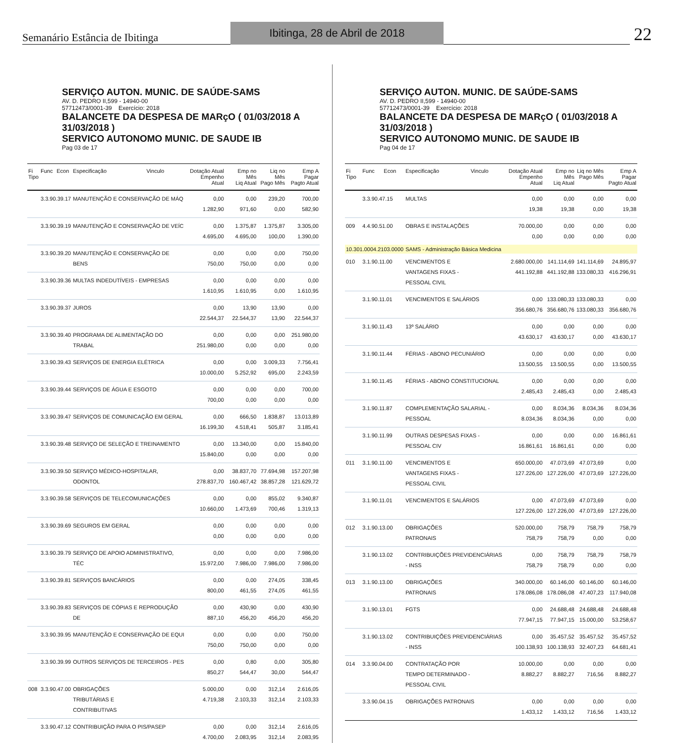Semanário Estância de Ibitinga
Ibitinga, 28 de Abril de 2018
22
SERVIÇO AUTON. MUNIC. DE SAÚDE-SAMS
AV. D. PEDRO II,599 - 14940-00
57712473/0001-39 Exercício: 2018
BALANCETE DA DESPESA DE MARçO ( 01/03/2018 A 31/03/2018 )
SERVICO AUTONOMO MUNIC. DE SAUDE IB
Pag 03 de 17
| Fi Tipo | Func | Econ | Especificação | Vinculo | Dotação Atual Empenho Atual | Emp no Mês Liq Atual | Liq no Mês Pago Mês | Emp A Pagar Pagto Atual |
| --- | --- | --- | --- | --- | --- | --- | --- | --- |
| | 3.3.90.39.17 | | MANUTENÇÃO E CONSERVAÇÃO DE MÁQ | | 0,00 1.282,90 | 0,00 971,60 | 239,20 0,00 | 700,00 582,90 |
| | 3.3.90.39.19 | | MANUTENÇÃO E CONSERVAÇÃO DE VEÍC | | 0,00 4.695,00 | 1.375,87 4.695,00 | 1.375,87 100,00 | 3.305,00 1.390,00 |
| | 3.3.90.39.20 | | MANUTENÇÃO E CONSERVAÇÃO DE BENS | | 0,00 750,00 | 0,00 750,00 | 0,00 0,00 | 750,00 0,00 |
| | 3.3.90.39.36 | | MULTAS INDEDUTÍVEIS - EMPRESAS | | 0,00 1.610,95 | 0,00 1.610,95 | 0,00 0,00 | 0,00 1.610,95 |
| | 3.3.90.39.37 | | JUROS | | 0,00 22.544,37 | 13,90 22.544,37 | 13,90 13,90 | 0,00 22.544,37 |
| | 3.3.90.39.40 | | PROGRAMA DE ALIMENTAÇÃO DO TRABAL | | 0,00 251.980,00 | 0,00 0,00 | 0,00 0,00 | 251.980,00 0,00 |
| | 3.3.90.39.43 | | SERVIÇOS DE ENERGIA ELÉTRICA | | 0,00 10.000,00 | 0,00 5.252,92 | 3.009,33 695,00 | 7.756,41 2.243,59 |
| | 3.3.90.39.44 | | SERVIÇOS DE ÁGUA E ESGOTO | | 0,00 700,00 | 0,00 0,00 | 0,00 0,00 | 700,00 0,00 |
| | 3.3.90.39.47 | | SERVIÇOS DE COMUNICAÇÃO EM GERAL | | 0,00 16.199,30 | 666,50 4.518,41 | 1.838,87 505,87 | 13.013,89 3.185,41 |
| | 3.3.90.39.48 | | SERVIÇO DE SELEÇÃO E TREINAMENTO | | 0,00 15.840,00 | 13.340,00 0,00 | 0,00 0,00 | 15.840,00 0,00 |
| | 3.3.90.39.50 | | SERVIÇO MÉDICO-HOSPITALAR, ODONTOL | | 0,00 278.837,70 | 38.837,70 160.467,42 | 77.694,98 38.857,28 | 157.207,98 121.629,72 |
| | 3.3.90.39.58 | | SERVIÇOS DE TELECOMUNICAÇÕES | | 0,00 10.660,00 | 0,00 1.473,69 | 855,02 700,46 | 9.340,87 1.319,13 |
| | 3.3.90.39.69 | | SEGUROS EM GERAL | | 0,00 0,00 | 0,00 0,00 | 0,00 0,00 | 0,00 0,00 |
| | 3.3.90.39.79 | | SERVIÇO DE APOIO ADMINISTRATIVO, TÉC | | 0,00 15.972,00 | 0,00 7.986,00 | 0,00 7.986,00 | 7.986,00 7.986,00 |
| | 3.3.90.39.81 | | SERVIÇOS BANCÁRIOS | | 0,00 800,00 | 0,00 461,55 | 274,05 274,05 | 338,45 461,55 |
| | 3.3.90.39.83 | | SERVIÇOS DE CÓPIAS E REPRODUÇÃO DE | | 0,00 887,10 | 430,90 456,20 | 0,00 456,20 | 430,90 456,20 |
| | 3.3.90.39.95 | | MANUTENÇÃO E CONSERVAÇÃO DE EQUI | | 0,00 750,00 | 0,00 750,00 | 0,00 0,00 | 750,00 0,00 |
| | 3.3.90.39.99 | | OUTROS SERVIÇOS DE TERCEIROS - PES | | 0,00 850,27 | 0,80 544,47 | 0,00 30,00 | 305,80 544,47 |
| 008 | 3.3.90.47.00 | | OBRIGAÇÕES TRIBUTÁRIAS E CONTRIBUTIVAS | | 5.000,00 4.719,38 | 0,00 2.103,33 | 312,14 312,14 | 2.616,05 2.103,33 |
| | 3.3.90.47.12 | | CONTRIBUIÇÃO PARA O PIS/PASEP | | 0,00 4.700,00 | 0,00 2.083,95 | 312,14 312,14 | 2.616,05 2.083,95 |
SERVIÇO AUTON. MUNIC. DE SAÚDE-SAMS
AV. D. PEDRO II,599 - 14940-00
57712473/0001-39 Exercício: 2018
BALANCETE DA DESPESA DE MARçO ( 01/03/2018 A 31/03/2018 )
SERVICO AUTONOMO MUNIC. DE SAUDE IB
Pag 04 de 17
| Fi Tipo | Func | Econ | Especificação | Vinculo | Dotação Atual Empenho Atual | Emp no Mês Liq Atual | Liq no Mês Pago Mês | Emp A Pagar Pagto Atual |
| --- | --- | --- | --- | --- | --- | --- | --- | --- |
| | 3.3.90.47.15 | | MULTAS | | 0,00 19,38 | 0,00 19,38 | 0,00 0,00 | 0,00 19,38 |
| 009 | 4.4.90.51.00 | | OBRAS E INSTALAÇÕES | | 70.000,00 0,00 | 0,00 0,00 | 0,00 0,00 | 0,00 0,00 |
| 10.301.0004.2103.0000 | | | SAMS - Administração Básica Medicina | | | | | |
| 010 | 3.1.90.11.00 | | VENCIMENTOS E VANTAGENS FIXAS - PESSOAL CIVIL | | 2.680.000,00 441.192,88 | 141.114,69 441.192,88 | 141.114,69 133.080,33 | 24.895,97 416.296,91 |
| | 3.1.90.11.01 | | VENCIMENTOS E SALÁRIOS | | 0,00 356.680,76 | 133.080,33 356.680,76 | 133.080,33 133.080,33 | 0,00 356.680,76 |
| | 3.1.90.11.43 | | 13º SALÁRIO | | 0,00 43.630,17 | 0,00 43.630,17 | 0,00 0,00 | 0,00 43.630,17 |
| | 3.1.90.11.44 | | FÉRIAS - ABONO PECUNIÁRIO | | 0,00 13.500,55 | 0,00 13.500,55 | 0,00 0,00 | 0,00 13.500,55 |
| | 3.1.90.11.45 | | FÉRIAS - ABONO CONSTITUCIONAL | | 0,00 2.485,43 | 0,00 2.485,43 | 0,00 0,00 | 0,00 2.485,43 |
| | 3.1.90.11.87 | | COMPLEMENTAÇÃO SALARIAL - PESSOAL | | 0,00 8.034,36 | 8.034,36 8.034,36 | 8.034,36 0,00 | 8.034,36 0,00 |
| | 3.1.90.11.99 | | OUTRAS DESPESAS FIXAS - PESSOAL CIV | | 0,00 16.861,61 | 0,00 16.861,61 | 0,00 0,00 | 16.861,61 0,00 |
| 011 | 3.1.90.11.00 | | VENCIMENTOS E VANTAGENS FIXAS - PESSOAL CIVIL | | 650.000,00 127.226,00 | 47.073,69 127.226,00 | 47.073,69 47.073,69 | 0,00 127.226,00 |
| | 3.1.90.11.01 | | VENCIMENTOS E SALÁRIOS | | 0,00 127.226,00 | 47.073,69 127.226,00 | 47.073,69 47.073,69 | 0,00 127.226,00 |
| 012 | 3.1.90.13.00 | | OBRIGAÇÕES PATRONAIS | | 520.000,00 758,79 | 758,79 758,79 | 758,79 0,00 | 758,79 0,00 |
| | 3.1.90.13.02 | | CONTRIBUIÇÕES PREVIDENCIÁRIAS - INSS | | 0,00 758,79 | 758,79 758,79 | 758,79 0,00 | 758,79 0,00 |
| 013 | 3.1.90.13.00 | | OBRIGAÇÕES PATRONAIS | | 340.000,00 178.086,08 | 60.146,00 178.086,08 | 60.146,00 47.407,23 | 60.146,00 117.940,08 |
| | 3.1.90.13.01 | | FGTS | | 0,00 77.947,15 | 24.688,48 77.947,15 | 24.688,48 15.000,00 | 24.688,48 53.258,67 |
| | 3.1.90.13.02 | | CONTRIBUIÇÕES PREVIDENCIÁRIAS - INSS | | 0,00 100.138,93 | 35.457,52 100.138,93 | 35.457,52 32.407,23 | 35.457,52 64.681,41 |
| 014 | 3.3.90.04.00 | | CONTRATAÇÃO POR TEMPO DETERMINADO - PESSOAL CIVIL | | 10.000,00 8.882,27 | 0,00 8.882,27 | 0,00 716,56 | 0,00 8.882,27 |
| | 3.3.90.04.15 | | OBRIGAÇÕES PATRONAIS | | 0,00 1.433,12 | 0,00 1.433,12 | 0,00 716,56 | 0,00 1.433,12 |